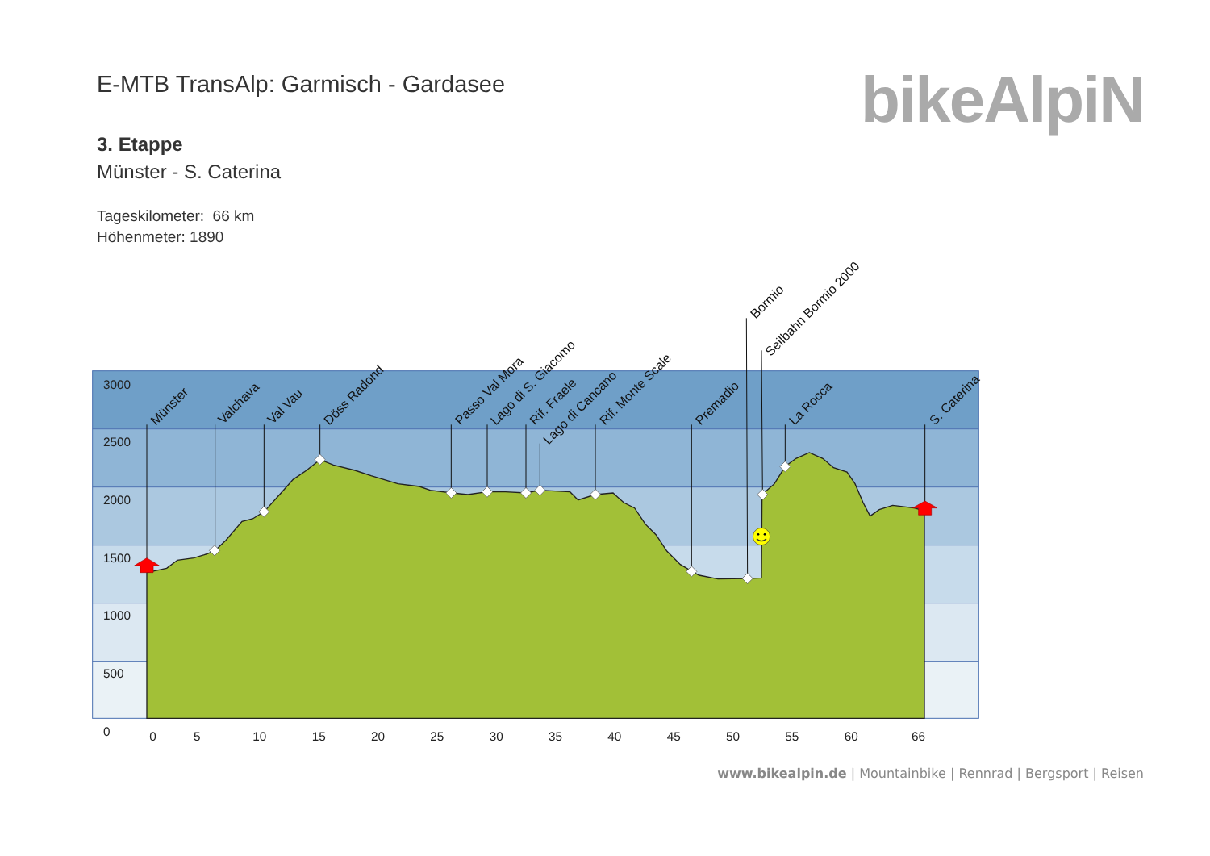E-MTB TransAlp: Garmisch - Gardasee
3. Etappe
Münster - S. Caterina
Tageskilometer: 66 km
Höhenmeter: 1890
bikeAlpiN
3000
2500
2000
1500
1000
500
0
0
5
10
15
20
25
30
35
40
45
50
55
60
66
Münster
Valchava
Val Vau
Döss Radond
Passo Val Mora
Lago di S. Giacomo
Rif. Fraele
Lago di Cancano
Rif. Monte Scale
Premadio
Bormio
Seilbahn Bormio 2000
La Rocca
S. Caterina
www.bikealpin.de | Mountainbike | Rennrad | Bergsport | Reisen